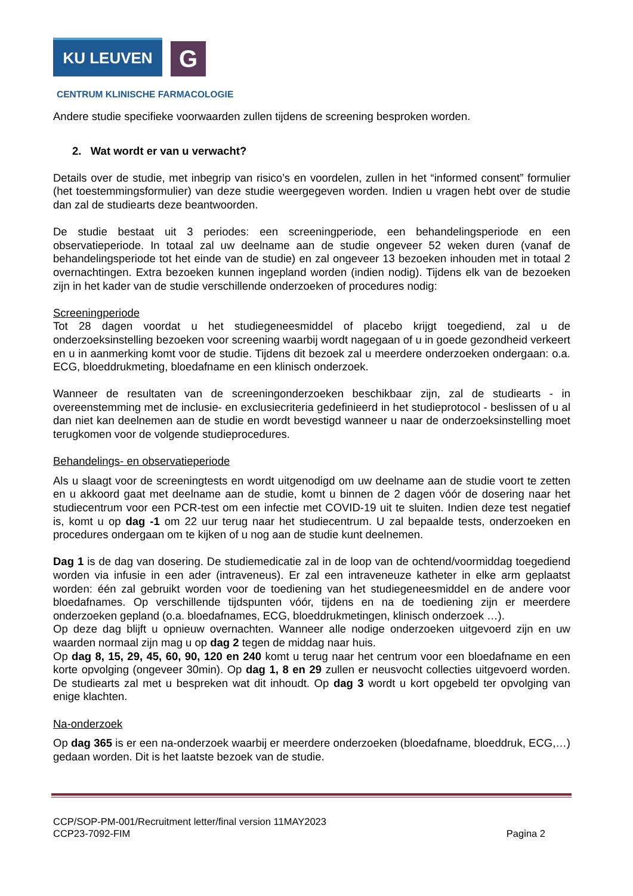KU LEUVEN
G
CENTRUM KLINISCHE FARMACOLOGIE
Andere studie specifieke voorwaarden zullen tijdens de screening besproken worden.
2. Wat wordt er van u verwacht?
Details over de studie, met inbegrip van risico’s en voordelen, zullen in het “informed consent” formulier (het toestemmingsformulier) van deze studie weergegeven worden. Indien u vragen hebt over de studie dan zal de studiearts deze beantwoorden.
De studie bestaat uit 3 periodes: een screeningperiode, een behandelingsperiode en een observatieperiode. In totaal zal uw deelname aan de studie ongeveer 52 weken duren (vanaf de behandelingsperiode tot het einde van de studie) en zal ongeveer 13 bezoeken inhouden met in totaal 2 overnachtingen. Extra bezoeken kunnen ingepland worden (indien nodig). Tijdens elk van de bezoeken zijn in het kader van de studie verschillende onderzoeken of procedures nodig:
Screeningperiode
Tot 28 dagen voordat u het studiegeneesmiddel of placebo krijgt toegediend, zal u de onderzoeksinstelling bezoeken voor screening waarbij wordt nagegaan of u in goede gezondheid verkeert en u in aanmerking komt voor de studie. Tijdens dit bezoek zal u meerdere onderzoeken ondergaan: o.a. ECG, bloeddrukmeting, bloedafname en een klinisch onderzoek.
Wanneer de resultaten van de screeningonderzoeken beschikbaar zijn, zal de studiearts - in overeenstemming met de inclusie- en exclusiecriteria gedefinieerd in het studieprotocol - beslissen of u al dan niet kan deelnemen aan de studie en wordt bevestigd wanneer u naar de onderzoeksinstelling moet terugkomen voor de volgende studieprocedures.
Behandelings- en observatieperiode
Als u slaagt voor de screeningtests en wordt uitgenodigd om uw deelname aan de studie voort te zetten en u akkoord gaat met deelname aan de studie, komt u binnen de 2 dagen vóór de dosering naar het studiecentrum voor een PCR-test om een infectie met COVID-19 uit te sluiten. Indien deze test negatief is, komt u op dag -1 om 22 uur terug naar het studiecentrum. U zal bepaalde tests, onderzoeken en procedures ondergaan om te kijken of u nog aan de studie kunt deelnemen.
Dag 1 is de dag van dosering. De studiemedicatie zal in de loop van de ochtend/voormiddag toegediend worden via infusie in een ader (intraveneus). Er zal een intraveneuze katheter in elke arm geplaatst worden: één zal gebruikt worden voor de toediening van het studiegeneesmiddel en de andere voor bloedafnames. Op verschillende tijdspunten vóór, tijdens en na de toediening zijn er meerdere onderzoeken gepland (o.a. bloedafnames, ECG, bloeddrukmetingen, klinisch onderzoek …).
Op deze dag blijft u opnieuw overnachten. Wanneer alle nodige onderzoeken uitgevoerd zijn en uw waarden normaal zijn mag u op dag 2 tegen de middag naar huis.
Op dag 8, 15, 29, 45, 60, 90, 120 en 240 komt u terug naar het centrum voor een bloedafname en een korte opvolging (ongeveer 30min). Op dag 1, 8 en 29 zullen er neusvocht collecties uitgevoerd worden. De studiearts zal met u bespreken wat dit inhoudt. Op dag 3 wordt u kort opgebeld ter opvolging van enige klachten.
Na-onderzoek
Op dag 365 is er een na-onderzoek waarbij er meerdere onderzoeken (bloedafname, bloeddruk, ECG,…) gedaan worden. Dit is het laatste bezoek van de studie.
CCP/SOP-PM-001/Recruitment letter/final version 11MAY2023
CCP23-7092-FIM
Pagina 2